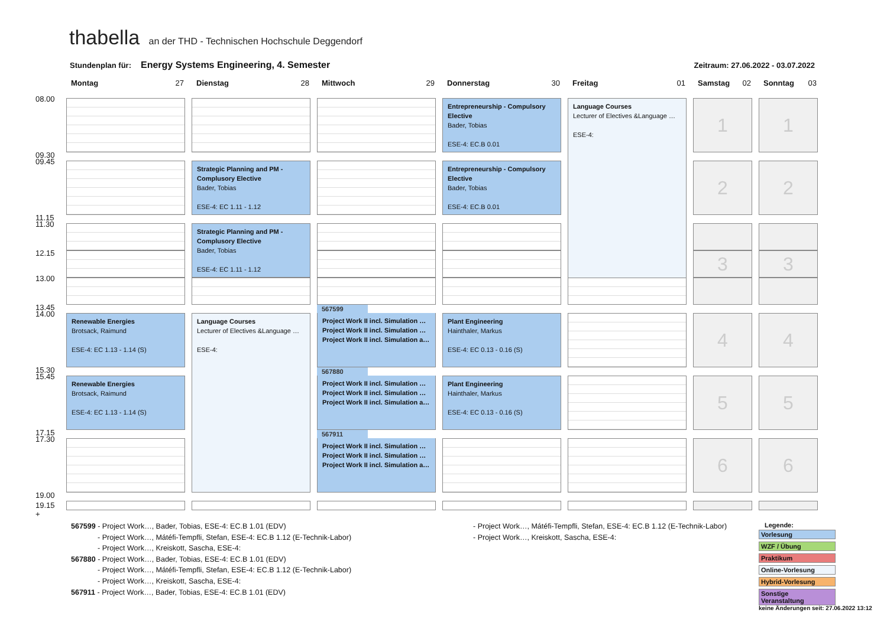thabella an der THD - Technischen Hochschule Deggendorf
Stundenplan für: Energy Systems Engineering, 4. Semester Zeitraum: 27.06.2022 - 03.07.2022
Montag 27
Dienstag 28
Mittwoch 29
Donnerstag 30
Freitag 01
Samstag 02
Sonntag 03
08.00
09.30
Entrepreneurship - Compulsory Elective
Bader, Tobias
ESE-4: EC.B 0.01
Language Courses
Lecturer of Electives &Language …
ESE-4:
1
1
09.45
11.15
Strategic Planning and PM - Complusory Elective
Bader, Tobias
ESE-4: EC 1.11 - 1.12
Entrepreneurship - Compulsory Elective
Bader, Tobias
ESE-4: EC.B 0.01
2
2
11.30
12.15
13.00
13.45
Strategic Planning and PM - Complusory Elective
Bader, Tobias
ESE-4: EC 1.11 - 1.12
3
3
14.00
15.30
Renewable Energies
Brotsack, Raimund
ESE-4: EC 1.13 - 1.14 (S)
Language Courses
Lecturer of Electives &Language …
ESE-4:
567599
Project Work II incl. Simulation …
Project Work II incl. Simulation …
Project Work II incl. Simulation a…
Plant Engineering
Hainthaler, Markus
ESE-4: EC 0.13 - 0.16 (S)
4
4
15.45
17.15
Renewable Energies
Brotsack, Raimund
ESE-4: EC 1.13 - 1.14 (S)
567880
Project Work II incl. Simulation …
Project Work II incl. Simulation …
Project Work II incl. Simulation a…
Plant Engineering
Hainthaler, Markus
ESE-4: EC 0.13 - 0.16 (S)
5
5
17.30
19.00
567911
Project Work II incl. Simulation …
Project Work II incl. Simulation …
Project Work II incl. Simulation a…
6
6
19.15 +
567599 - Project Work…, Bader, Tobias, ESE-4: EC.B 1.01 (EDV)
- Project Work…, Mátéfi-Tempfli, Stefan, ESE-4: EC.B 1.12 (E-Technik-Labor)
- Project Work…, Kreiskott, Sascha, ESE-4:
567880 - Project Work…, Bader, Tobias, ESE-4: EC.B 1.01 (EDV)
- Project Work…, Mátéfi-Tempfli, Stefan, ESE-4: EC.B 1.12 (E-Technik-Labor)
- Project Work…, Kreiskott, Sascha, ESE-4:
567911 - Project Work…, Bader, Tobias, ESE-4: EC.B 1.01 (EDV)
- Project Work…, Mátéfi-Tempfli, Stefan, ESE-4: EC.B 1.12 (E-Technik-Labor)
- Project Work…, Kreiskott, Sascha, ESE-4:
Legende:
Vorlesung
WZF / Übung
Praktikum
Online-Vorlesung
Hybrid-Vorlesung
Sonstige Veranstaltung
keine Änderungen seit: 27.06.2022 13:12